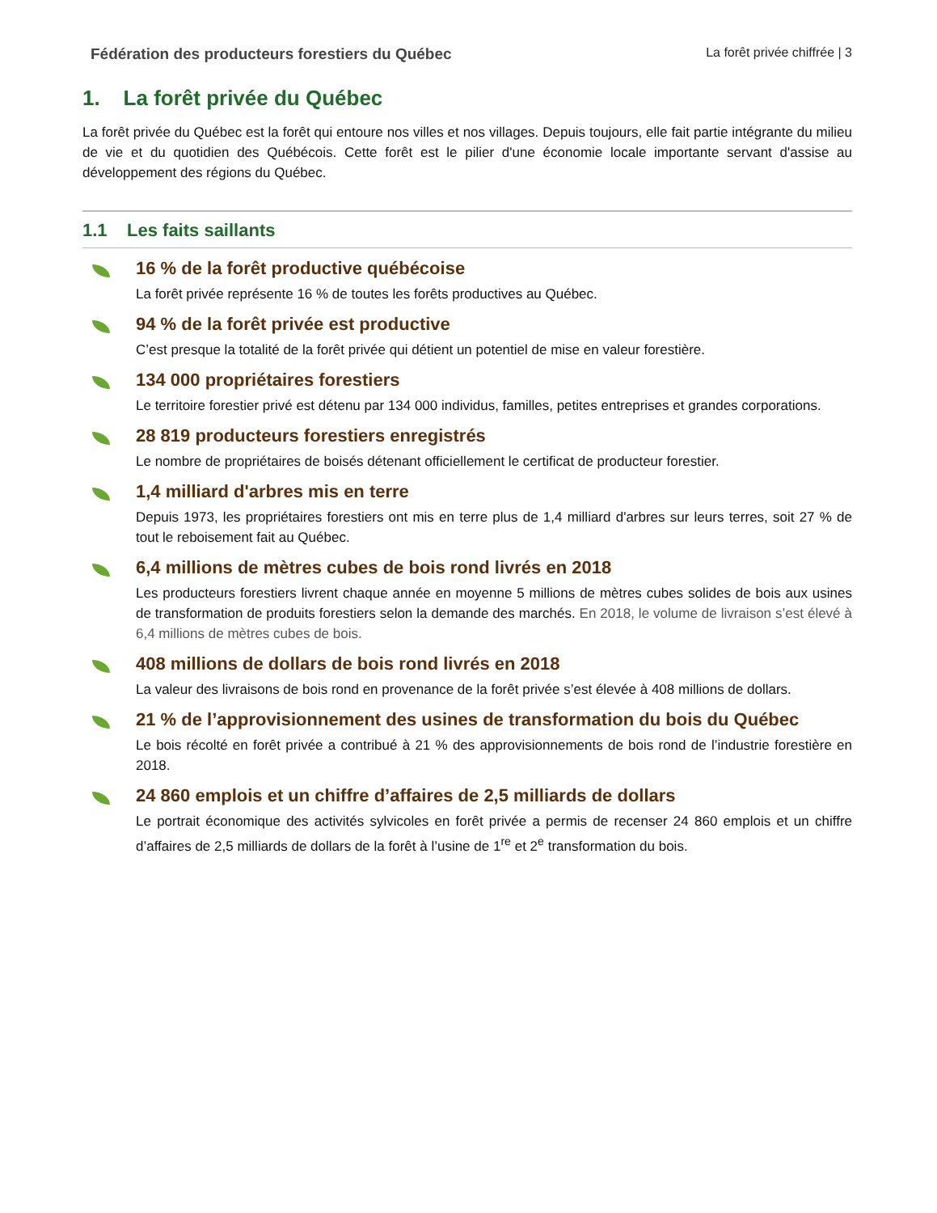Fédération des producteurs forestiers du Québec La forêt privée chiffrée | 3
1. La forêt privée du Québec
La forêt privée du Québec est la forêt qui entoure nos villes et nos villages. Depuis toujours, elle fait partie intégrante du milieu de vie et du quotidien des Québécois. Cette forêt est le pilier d'une économie locale importante servant d'assise au développement des régions du Québec.
1.1 Les faits saillants
16 % de la forêt productive québécoise
La forêt privée représente 16 % de toutes les forêts productives au Québec.
94 % de la forêt privée est productive
C’est presque la totalité de la forêt privée qui détient un potentiel de mise en valeur forestière.
134 000 propriétaires forestiers
Le territoire forestier privé est détenu par 134 000 individus, familles, petites entreprises et grandes corporations.
28 819 producteurs forestiers enregistrés
Le nombre de propriétaires de boisés détenant officiellement le certificat de producteur forestier.
1,4 milliard d'arbres mis en terre
Depuis 1973, les propriétaires forestiers ont mis en terre plus de 1,4 milliard d'arbres sur leurs terres, soit 27 % de tout le reboisement fait au Québec.
6,4 millions de mètres cubes de bois rond livrés en 2018
Les producteurs forestiers livrent chaque année en moyenne 5 millions de mètres cubes solides de bois aux usines de transformation de produits forestiers selon la demande des marchés. En 2018, le volume de livraison s’est élevé à 6,4 millions de mètres cubes de bois.
408 millions de dollars de bois rond livrés en 2018
La valeur des livraisons de bois rond en provenance de la forêt privée s’est élevée à 408 millions de dollars.
21 % de l’approvisionnement des usines de transformation du bois du Québec
Le bois récolté en forêt privée a contribué à 21 % des approvisionnements de bois rond de l’industrie forestière en 2018.
24 860 emplois et un chiffre d’affaires de 2,5 milliards de dollars
Le portrait économique des activités sylvicoles en forêt privée a permis de recenser 24 860 emplois et un chiffre d’affaires de 2,5 milliards de dollars de la forêt à l’usine de 1<sup>re</sup> et 2<sup>e</sup> transformation du bois.